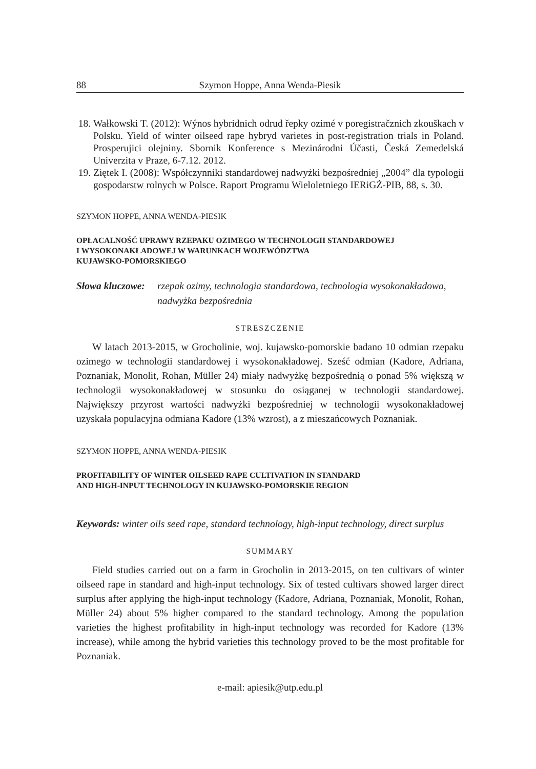88 Szymon Hoppe, Anna Wenda-Piesik
18. Wałkowski T. (2012): Wýnos hybridnich odrud řepky ozimé v poregistračznich zkouškach v Polsku. Yield of winter oilseed rape hybryd varietes in post-registration trials in Poland. Prosperujici olejniny. Sbornik Konference s Mezinárodni Účasti, Česká Zemedelská Univerzita v Praze, 6-7.12. 2012.
19. Ziętek I. (2008): Współczynniki standardowej nadwyżki bezpośredniej „2004” dla typologii gospodarstw rolnych w Polsce. Raport Programu Wieloletniego IERiGŻ-PIB, 88, s. 30.
SZYMON HOPPE, ANNA WENDA-PIESIK
OPŁACALNOŚĆ UPRAWY RZEPAKU OZIMEGO W TECHNOLOGII STANDARDOWEJ
I WYSOKONAKŁADOWEJ W WARUNKACH WOJEWÓDZTWA
KUJAWSKO-POMORSKIEGO
Słowa kluczowe: rzepak ozimy, technologia standardowa, technologia wysokonakładowa, nadwyżka bezpośrednia
STRESZCZENIE
W latach 2013-2015, w Grocholinie, woj. kujawsko-pomorskie badano 10 odmian rzepaku ozimego w technologii standardowej i wysokonakładowej. Sześć odmian (Kadore, Adriana, Poznaniak, Monolit, Rohan, Müller 24) miały nadwyżkę bezpośrednią o ponad 5% większą w technologii wysokonakładowej w stosunku do osiąganej w technologii standardowej. Największy przyrost wartości nadwyżki bezpośredniej w technologii wysokonakładowej uzyskała populacyjna odmiana Kadore (13% wzrost), a z mieszańcowych Poznaniak.
SZYMON HOPPE, ANNA WENDA-PIESIK
PROFITABILITY OF WINTER OILSEED RAPE CULTIVATION IN STANDARD
AND HIGH-INPUT TECHNOLOGY IN KUJAWSKO-POMORSKIE REGION
Keywords: winter oils seed rape, standard technology, high-input technology, direct surplus
SUMMARY
Field studies carried out on a farm in Grocholin in 2013-2015, on ten cultivars of winter oilseed rape in standard and high-input technology. Six of tested cultivars showed larger direct surplus after applying the high-input technology (Kadore, Adriana, Poznaniak, Monolit, Rohan, Müller 24) about 5% higher compared to the standard technology. Among the population varieties the highest profitability in high-input technology was recorded for Kadore (13% increase), while among the hybrid varieties this technology proved to be the most profitable for Poznaniak.
e-mail: apiesik@utp.edu.pl